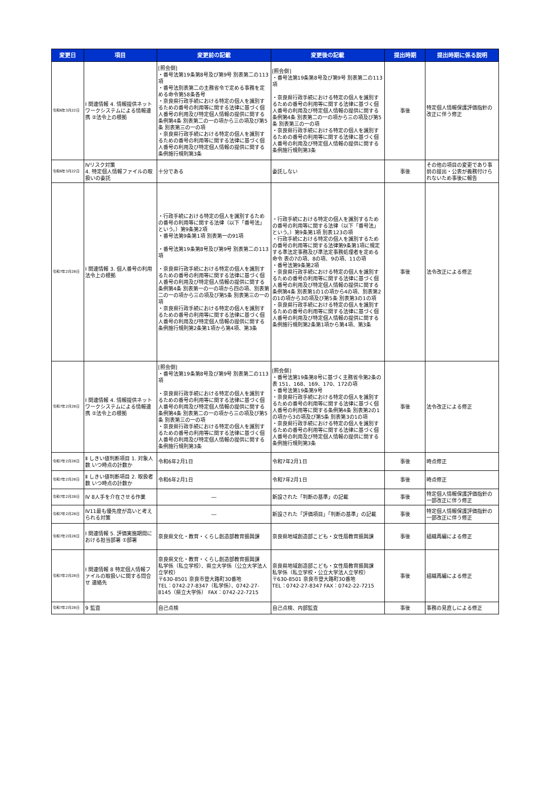| 変更日 | 項目 | 変更前の記載 | 変更後の記載 | 提出時期 | 提出時期に係る説明 |
| --- | --- | --- | --- | --- | --- |
| 令和6年3月22日 | Ⅰ 関連情報 4. 情報提供ネットワークシステムによる情報連携 ②法令上の根拠 | [照会側] ・番号法第19条第8号及び第9号 別表第二の113項 ・番号法別表第二の主務省令で定める事務を定める命令第58条各号 ・奈良県行政手続における特定の個人を識別するための番号の利用等に関する法律に基づく個人番号の利用及び特定個人情報の提供に関する条例第4条 別表第二の一の項から三の項及び第5条 別表第三の一の項 ・奈良県行政手続における特定の個人を識別するための番号の利用等に関する法律に基づく個人番号の利用及び特定個人情報の提供に関する条例施行規則第3条 | [照会側] ・番号法第19条第8号及び第9号 別表第二の113項 ・奈良県行政手続における特定の個人を識別するための番号の利用等に関する法律に基づく個人番号の利用及び特定個人情報の提供に関する条例第4条 別表第二の一の項から三の項及び第5条 別表第三の一の項 ・奈良県行政手続における特定の個人を識別するための番号の利用等に関する法律に基づく個人番号の利用及び特定個人情報の提供に関する条例施行規則第3条 | 事後 | 特定個人情報保護評価指針の改正に伴う修正 |
| 令和6年3月22日 | Ⅳリスク対策 4. 特定個人情報ファイルの取扱いの委託 | 十分である | 委託しない | 事後 | その他の項目の変更であり事前の提出・公表が義務付けられないため事後に報告 |
| 令和7年2月28日 | Ⅰ 関連情報 3. 個人番号の利用 法令上の根拠 | ・行政手続における特定の個人を識別するための番号の利用等に関する法律（以下「番号法」という。）第9条第2項 ・番号法第9条第1項 別表第一の91項 ・番号法第19条第8号及び第9号 別表第二の113項 ・奈良県行政手続における特定の個人を識別するための番号の利用等に関する法律に基づく個人番号の利用及び特定個人情報の提供に関する条例第4条 別表第一の一の項から四の項、別表第二の一の項から三の項及び第5条 別表第三の一の項 ・奈良県行政手続における特定の個人を識別するための番号の利用等に関する法律に基づく個人番号の利用及び特定個人情報の提供に関する条例施行規則第2条第1項から第4項、第3条 | ・行政手続における特定の個人を識別するための番号の利用等に関する法律（以下「番号法」という。）第9条第1項 別表123の項 ・行政手続における特定の個人を識別するための番号の利用等に関する法律第9条第1項に規定する準法定事務及び準法定事務処理者を定める命令 表の7の項、8の項、9の項、11の項 ・番号法第9条第2項 ・奈良県行政手続における特定の個人を識別するための番号の利用等に関する法律に基づく個人番号の利用及び特定個人情報の提供に関する条例第4条 別表第1の1の項から4の項、別表第2の1の項から3の項及び第5条 別表第3の1の項 ・奈良県行政手続における特定の個人を識別するための番号の利用等に関する法律に基づく個人番号の利用及び特定個人情報の提供に関する条例施行規則第2条第1項から第4項、第3条 | 事後 | 法令改正による修正 |
| 令和7年2月28日 | Ⅰ 関連情報 4. 情報提供ネットワークシステムによる情報連携 ②法令上の根拠 | [照会側] ・番号法第19条第8号及び第9号 別表第二の113項 ・奈良県行政手続における特定の個人を識別するための番号の利用等に関する法律に基づく個人番号の利用及び特定個人情報の提供に関する条例第4条 別表第二の一の項から三の項及び第5条 別表第三の一の項 ・奈良県行政手続における特定の個人を識別するための番号の利用等に関する法律に基づく個人番号の利用及び特定個人情報の提供に関する条例施行規則第3条 | [照会側] ・番号法第19条第8号に基づく主務省令第2条の表 151、168、169、170、172の項 ・番号法第19条第9号 ・奈良県行政手続における特定の個人を識別するための番号の利用等に関する法律に基づく個人番号の利用等に関する条例第4条 別表第2の1の項から3の項及び第5条 別表第3の1の項 ・奈良県行政手続における特定の個人を識別するための番号の利用等に関する法律に基づく個人番号の利用及び特定個人情報の提供に関する条例施行規則第3条 | 事後 | 法令改正による修正 |
| 令和7年2月28日 | Ⅱ しきい値判断項目 1. 対象人数 いつ時点の計数か | 令和6年2月1日 | 令和7年2月1日 | 事後 | 時点修正 |
| 令和7年2月28日 | Ⅱ しきい値判断項目 2. 取扱者数 いつ時点の計数か | 令和6年2月1日 | 令和7年2月1日 | 事後 | 時点修正 |
| 令和7年2月28日 | Ⅳ 8人手を介在させる作業 | ― | 新設された「判断の基準」の記載 | 事後 | 特定個人情報保護評価指針の一部改正に伴う修正 |
| 令和7年2月28日 | Ⅳ11最も優先度が高いと考えられる対策 | ― | 新設された「評価項目」「判断の基準」の記載 | 事後 | 特定個人情報保護評価指針の一部改正に伴う修正 |
| 令和7年2月28日 | Ⅰ 関連情報 5. 評価実施期間における担当部署 ①部署 | 奈良県文化・教育・くらし創造部教育振興課 | 奈良県地域創造部こども・女性局教育振興課 | 事後 | 組織再編による修正 |
| 令和7年2月28日 | Ⅰ 関連情報 8 特定個人情報ファイルの取扱いに関する問合せ 連絡先 | 奈良県文化・教育・くらし創造部教育振興課 私学係（私立学校）、県立大学係（公立大学法人立学校） 〒630-8501 奈良市登大路町30番地 TEL：0742-27-8347（私学係）、0742-27-8145（県立大学係） FAX：0742-22-7215 | 奈良県地域創造部こども・女性局教育振興課 私学係（私立学校・公立大学法人立学校） 〒630-8501 奈良市登大路町30番地 TEL：0742-27-8347 FAX：0742-22-7215 | 事後 | 組織再編による修正 |
| 令和7年2月28日 | 9 監査 | 自己点検 | 自己点検、内部監査 | 事後 | 事務の見直しによる修正 |